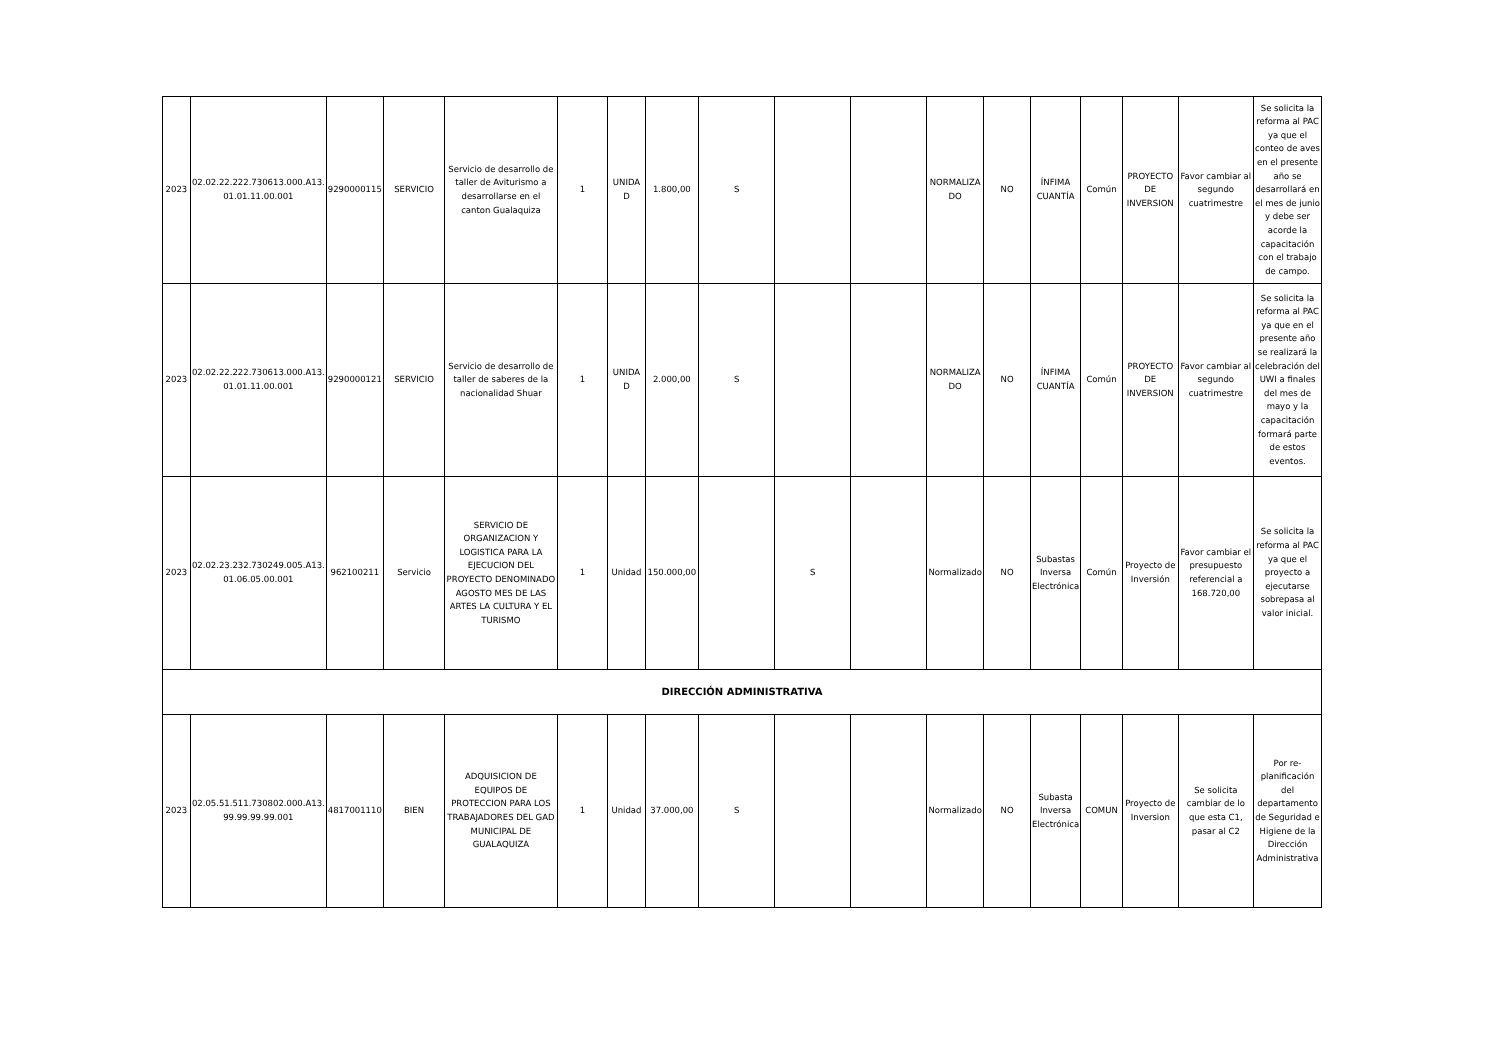| 2023 | 02.02.22.222.730613.000.A13. 01.01.11.00.001 | 9290000115 | SERVICIO | Servicio de desarrollo de taller de Aviturismo a desarrollarse en el canton Gualaquiza | 1 | UNIDA D | 1.800,00 | S | | | NORMALIZA DO | NO | ÍNFIMA CUANTÍA | Común | PROYECTO DE INVERSION | Favor cambiar al segundo cuatrimestre | Se solicita la reforma al PAC ya que el conteo de aves en el presente año se desarrollará en el mes de junio y debe ser acorde la capacitación con el trabajo de campo. |
| 2023 | 02.02.22.222.730613.000.A13. 01.01.11.00.001 | 9290000121 | SERVICIO | Servicio de desarrollo de taller de saberes de la nacionalidad Shuar | 1 | UNIDA D | 2.000,00 | S | | | NORMALIZA DO | NO | ÍNFIMA CUANTÍA | Común | PROYECTO DE INVERSION | Favor cambiar al segundo cuatrimestre | Se solicita la reforma al PAC ya que en el presente año se realizará la celebración del UWI a finales del mes de mayo y la capacitación formará parte de estos eventos. |
| 2023 | 02.02.23.232.730249.005.A13. 01.06.05.00.001 | 962100211 | Servicio | SERVICIO DE ORGANIZACION Y LOGISTICA PARA LA EJECUCION DEL PROYECTO DENOMINADO AGOSTO MES DE LAS ARTES LA CULTURA Y EL TURISMO | 1 | Unidad | 150.000,00 | | S | | Normalizado | NO | Subastas Inversa Electrónica | Común | Proyecto de Inversión | Favor cambiar el presupuesto referencial a 168.720,00 | Se solicita la reforma al PAC ya que el proyecto a ejecutarse sobrepasa al valor inicial. |
| DIRECCIÓN ADMINISTRATIVA | | | | | | | | | | | | | | | | | |
| 2023 | 02.05.51.511.730802.000.A13. 99.99.99.99.001 | 4817001110 | BIEN | ADQUISICION DE EQUIPOS DE PROTECCION PARA LOS TRABAJADORES DEL GAD MUNICIPAL DE GUALAQUIZA | 1 | Unidad | 37.000,00 | S | | | Normalizado | NO | Subasta Inversa Electrónica | COMUN | Proyecto de Inversion | Se solicita cambiar de lo que esta C1, pasar al C2 | Por re-planificación del departamento de Seguridad e Higiene de la Dirección Administrativa |